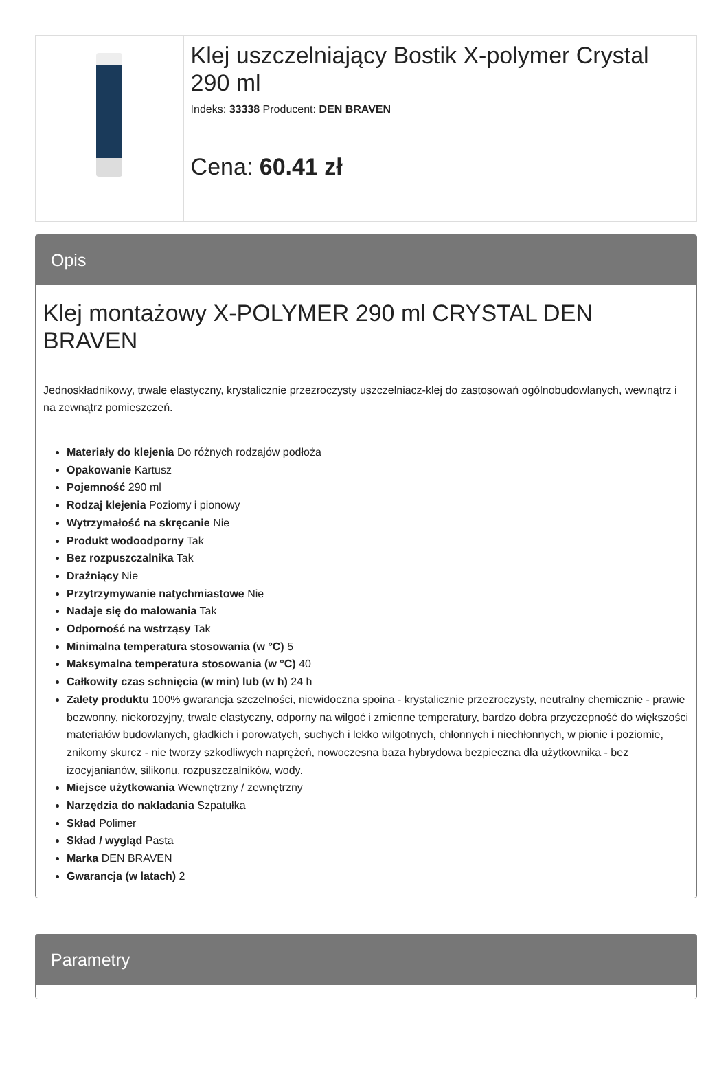Klej uszczelniający Bostik X-polymer Crystal 290 ml
Indeks: 33338 Producent: DEN BRAVEN
Cena: 60.41 zł
Opis
Klej montażowy X-POLYMER 290 ml CRYSTAL DEN BRAVEN
Jednoskładnikowy, trwale elastyczny, krystalicznie przezroczysty uszczelniacz-klej do zastosowań ogólnobudowlanych, wewnątrz i na zewnątrz pomieszczeń.
Materiały do klejenia Do różnych rodzajów podłoża
Opakowanie Kartusz
Pojemność 290 ml
Rodzaj klejenia Poziomy i pionowy
Wytrzymałość na skręcanie Nie
Produkt wodoodporny Tak
Bez rozpuszczalnika Tak
Drażniący Nie
Przytrzymywanie natychmiastowe Nie
Nadaje się do malowania Tak
Odporność na wstrząsy Tak
Minimalna temperatura stosowania (w °C) 5
Maksymalna temperatura stosowania (w °C) 40
Całkowity czas schnięcia (w min) lub (w h) 24 h
Zalety produktu 100% gwarancja szczelności, niewidoczna spoina - krystalicznie przezroczysty, neutralny chemicznie - prawie bezwonny, niekorozyjny, trwale elastyczny, odporny na wilgoć i zmienne temperatury, bardzo dobra przyczepność do większości materiałów budowlanych, gładkich i porowatych, suchych i lekko wilgotnych, chłonnych i niechłonnych, w pionie i poziomie, znikomy skurcz - nie tworzy szkodliwych naprężeń, nowoczesna baza hybrydowa bezpieczna dla użytkownika - bez izocyjanianów, silikonu, rozpuszczalników, wody.
Miejsce użytkowania Wewnętrzny / zewnętrzny
Narzędzia do nakładania Szpatułka
Skład Polimer
Skład / wygląd Pasta
Marka DEN BRAVEN
Gwarancja (w latach) 2
Parametry